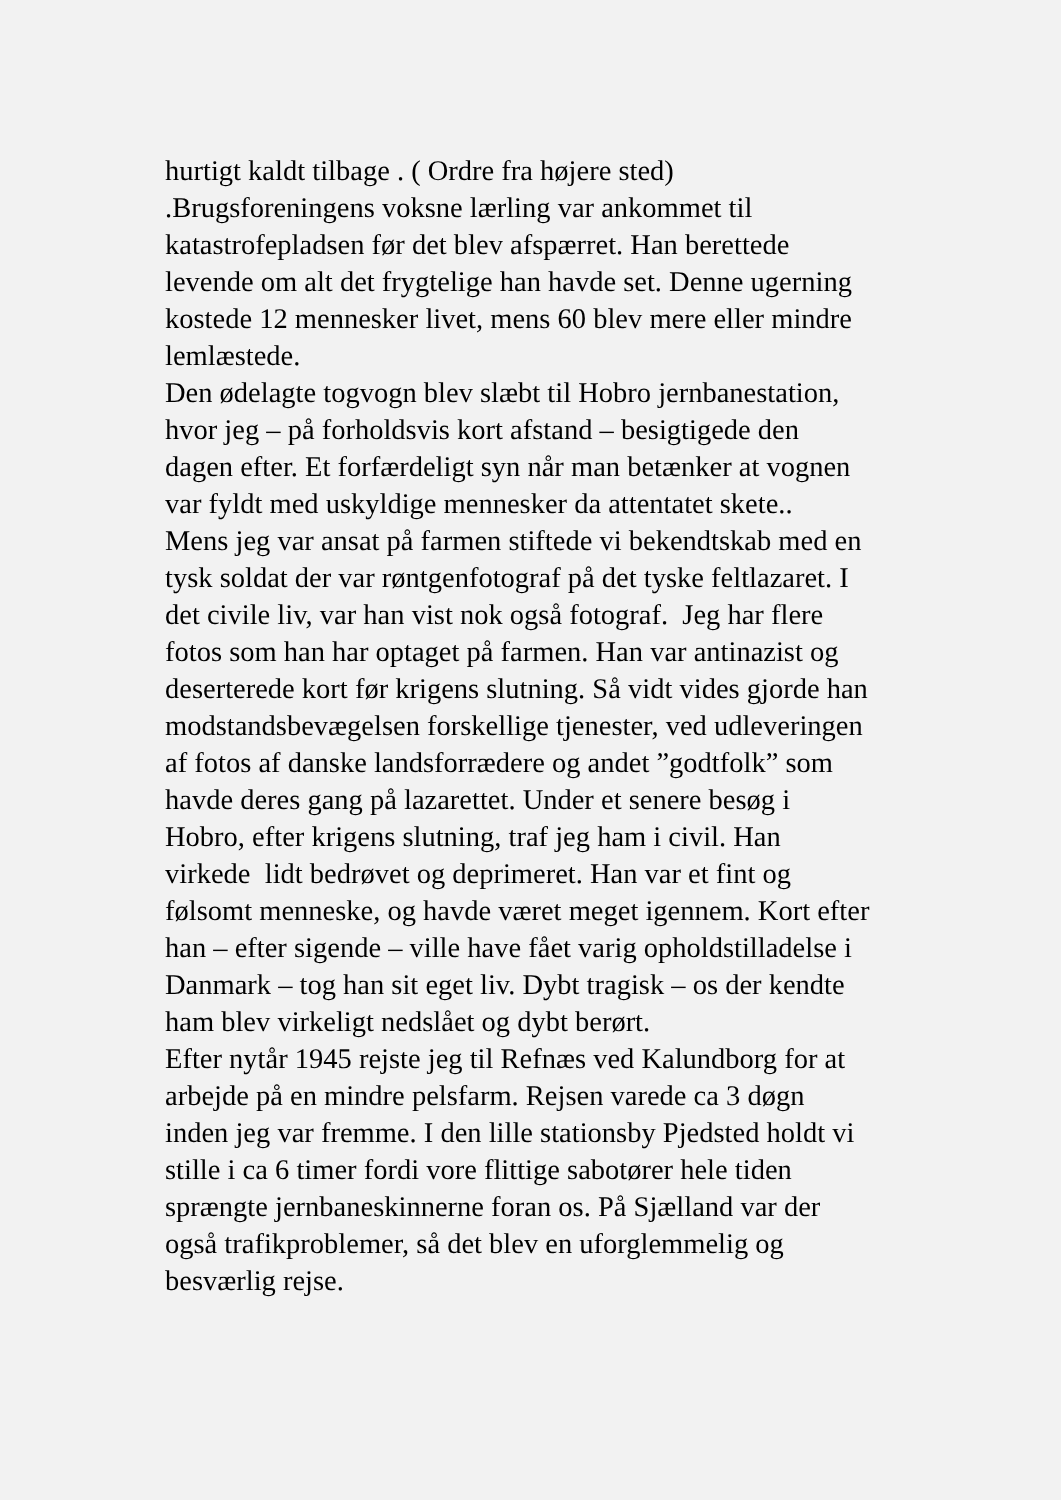hurtigt kaldt tilbage . ( Ordre fra højere sted)
.Brugsforeningens voksne lærling var ankommet til
katastrofepladsen før det blev afspærret. Han berettede
levende om alt det frygtelige han havde set. Denne ugerning
kostede 12 mennesker livet, mens 60 blev mere eller mindre
lemlæstede.
Den ødelagte togvogn blev slæbt til Hobro jernbanestation,
hvor jeg – på forholdsvis kort afstand – besigtigede den
dagen efter. Et forfærdeligt syn når man betænker at vognen
var fyldt med uskyldige mennesker da attentatet skete..
Mens jeg var ansat på farmen stiftede vi bekendtskab med en
tysk soldat der var røntgenfotograf på det tyske feltlazaret. I
det civile liv, var han vist nok også fotograf. Jeg har flere
fotos som han har optaget på farmen. Han var antinazist og
deserterede kort før krigens slutning. Så vidt vides gjorde han
modstandsbevægelsen forskellige tjenester, ved udleveringen
af fotos af danske landsforrædere og andet ”godtfolk” som
havde deres gang på lazarettet. Under et senere besøg i
Hobro, efter krigens slutning, traf jeg ham i civil. Han
virkede lidt bedrøvet og deprimeret. Han var et fint og
følsomt menneske, og havde været meget igennem. Kort efter
han – efter sigende – ville have fået varig opholdstilladelse i
Danmark – tog han sit eget liv. Dybt tragisk – os der kendte
ham blev virkeligt nedslået og dybt berørt.
Efter nytår 1945 rejste jeg til Refnæs ved Kalundborg for at
arbejde på en mindre pelsfarm. Rejsen varede ca 3 døgn
inden jeg var fremme. I den lille stationsby Pjedsted holdt vi
stille i ca 6 timer fordi vore flittige sabotører hele tiden
sprængte jernbaneskinnerne foran os. På Sjælland var der
også trafikproblemer, så det blev en uforglemmelig og
besværlig rejse.